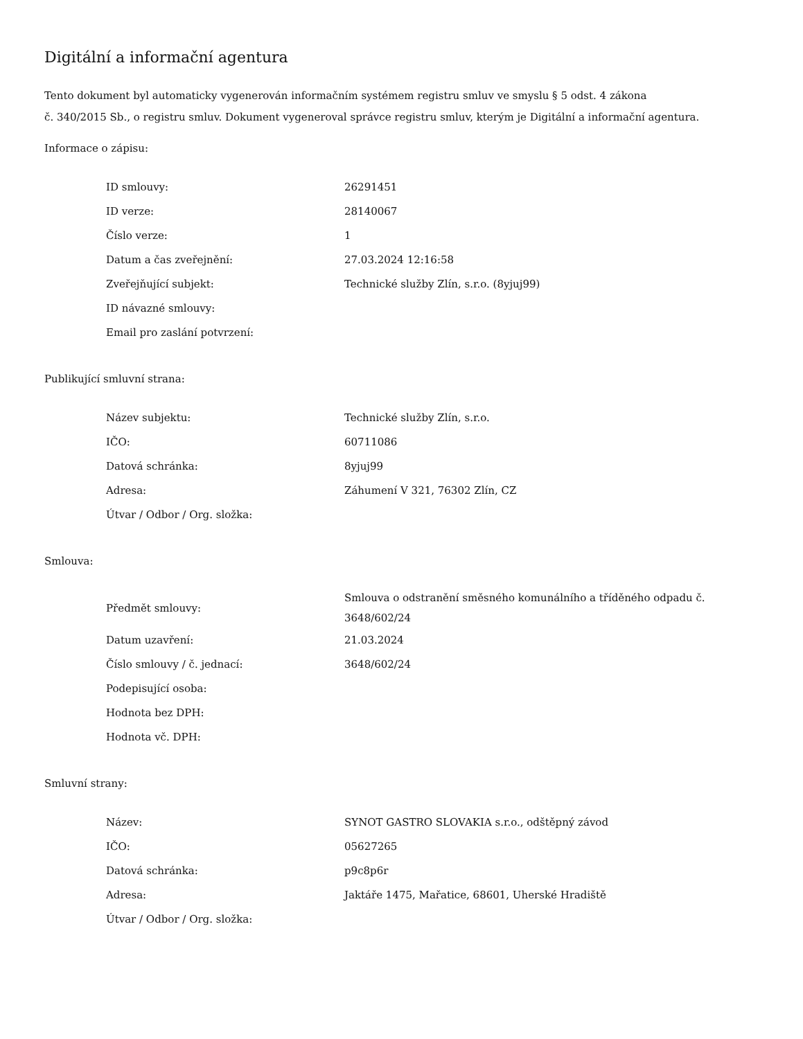Digitální a informační agentura
Tento dokument byl automaticky vygenerován informačním systémem registru smluv ve smyslu § 5 odst. 4 zákona
č. 340/2015 Sb., o registru smluv. Dokument vygeneroval správce registru smluv, kterým je Digitální a informační agentura.
Informace o zápisu:
| ID smlouvy: | 26291451 |
| ID verze: | 28140067 |
| Číslo verze: | 1 |
| Datum a čas zveřejnění: | 27.03.2024 12:16:58 |
| Zveřejňující subjekt: | Technické služby Zlín, s.r.o. (8yjuj99) |
| ID návazné smlouvy: | |
| Email pro zaslání potvrzení: | |
Publikující smluvní strana:
| Název subjektu: | Technické služby Zlín, s.r.o. |
| IČO: | 60711086 |
| Datová schránka: | 8yjuj99 |
| Adresa: | Záhumení V 321, 76302 Zlín, CZ |
| Útvar / Odbor / Org. složka: | |
Smlouva:
| Předmět smlouvy: | Smlouva o odstranění směsného komunálního a tříděného odpadu č. 3648/602/24 |
| Datum uzavření: | 21.03.2024 |
| Číslo smlouvy / č. jednací: | 3648/602/24 |
| Podepisující osoba: | |
| Hodnota bez DPH: | |
| Hodnota vč. DPH: | |
Smluvní strany:
| Název: | SYNOT GASTRO SLOVAKIA s.r.o., odštěpný závod |
| IČO: | 05627265 |
| Datová schránka: | p9c8p6r |
| Adresa: | Jaktáře 1475, Mařatice, 68601, Uherské Hradiště |
| Útvar / Odbor / Org. složka: | |